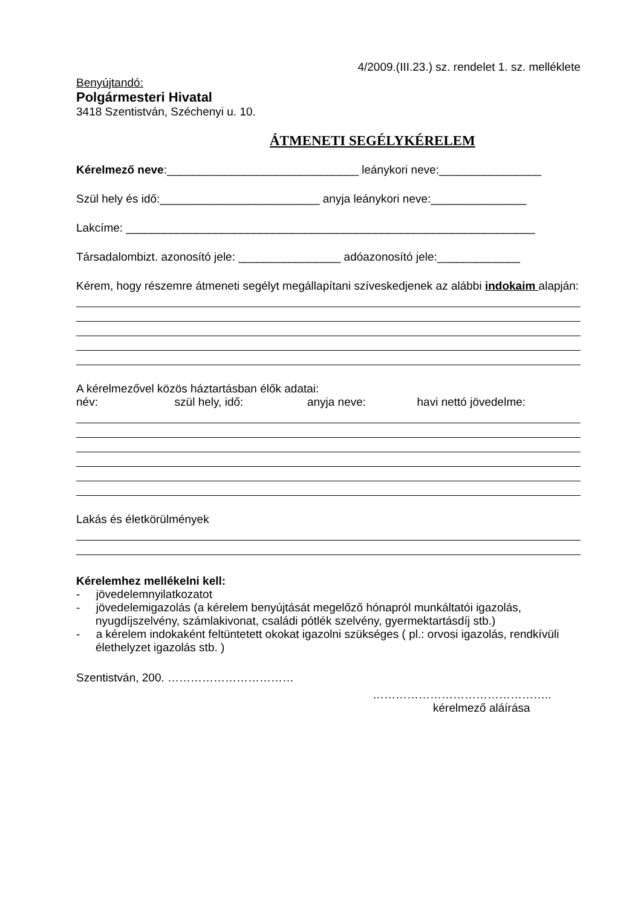4/2009.(III.23.) sz. rendelet 1. sz. melléklete
Benyújtandó:
Polgármesteri Hivatal
3418 Szentistván, Széchenyi u. 10.
ÁTMENETI SEGÉLYKÉRELEM
Kérelmező neve:______________________________ leánykori neve:________________
Szül hely és idő:_________________________ anyja leánykori neve:_______________
Lakcíme: ________________________________________________________________
Társadalombizt. azonosító jele: ________________ adóazonosító jele:_____________
Kérem, hogy részemre átmeneti segélyt megállapítani szíveskedjenek az alábbi indokaim alapján:
A kérelmezővel közös háztartásban élők adatai:
név: szül hely, idő: anyja neve: havi nettó jövedelme:
Lakás és életkörülmények
Kérelemhez mellékelni kell:
- jövedelemnyilatkozatot
- jövedelemigazolás (a kérelem benyújtását megelőző hónapról munkáltatói igazolás, nyugdíjszelvény, számlakivonat, családi pótlék szelvény, gyermektartásdíj stb.)
- a kérelem indokaként feltüntetett okokat igazolni szükséges ( pl.: orvosi igazolás, rendkívüli élethelyzet igazolás stb. )
Szentistván, 200. ……………………………
………………………………………..
kérelmező aláírása